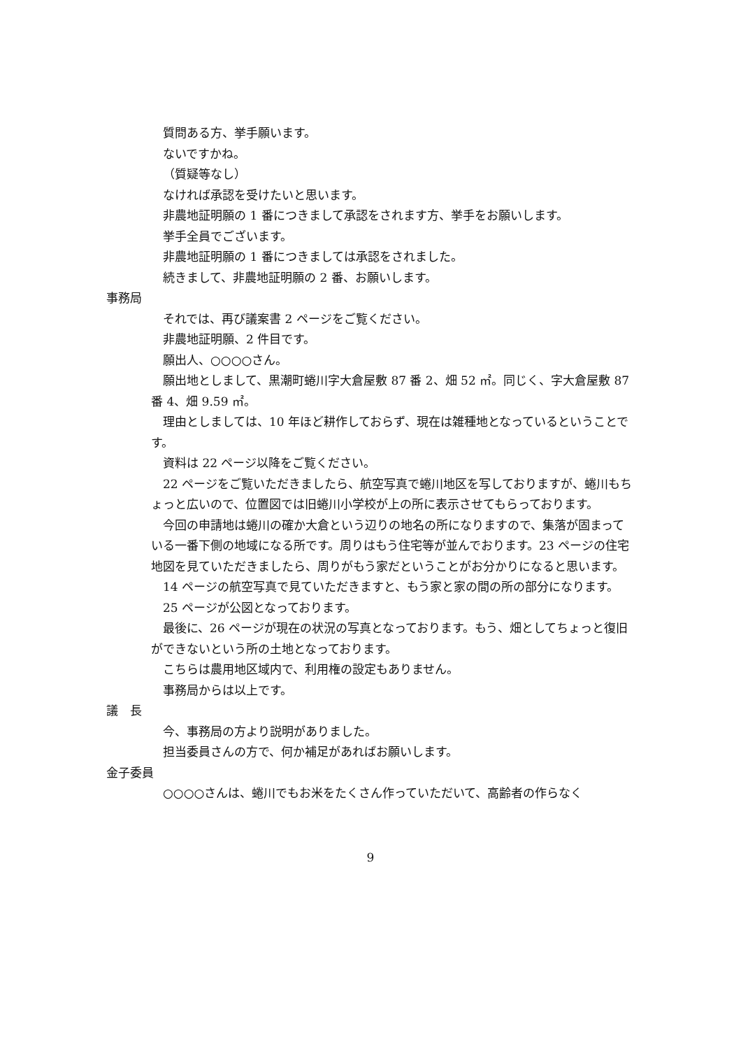質問ある方、挙手願います。
ないですかね。
（質疑等なし）
なければ承認を受けたいと思います。
非農地証明願の 1 番につきまして承認をされます方、挙手をお願いします。
挙手全員でございます。
非農地証明願の 1 番につきましては承認をされました。
続きまして、非農地証明願の 2 番、お願いします。
事務局
それでは、再び議案書 2 ページをご覧ください。
非農地証明願、2 件目です。
願出人、○○○○さん。
願出地としまして、黒潮町蜷川字大倉屋敷 87 番 2、畑 52 ㎡。同じく、字大倉屋敷 87 番 4、畑 9.59 ㎡。
理由としましては、10 年ほど耕作しておらず、現在は雑種地となっているということです。
資料は 22 ページ以降をご覧ください。
22 ページをご覧いただきましたら、航空写真で蜷川地区を写しておりますが、蜷川もちょっと広いので、位置図では旧蜷川小学校が上の所に表示させてもらっております。
今回の申請地は蜷川の確か大倉という辺りの地名の所になりますので、集落が固まっている一番下側の地域になる所です。周りはもう住宅等が並んでおります。23 ページの住宅地図を見ていただきましたら、周りがもう家だということがお分かりになると思います。
14 ページの航空写真で見ていただきますと、もう家と家の間の所の部分になります。
25 ページが公図となっております。
最後に、26 ページが現在の状況の写真となっております。もう、畑としてちょっと復旧ができないという所の土地となっております。
こちらは農用地区域内で、利用権の設定もありません。
事務局からは以上です。
議　長
今、事務局の方より説明がありました。
担当委員さんの方で、何か補足があればお願いします。
金子委員
○○○○さんは、蜷川でもお米をたくさん作っていただいて、高齢者の作らなく
9